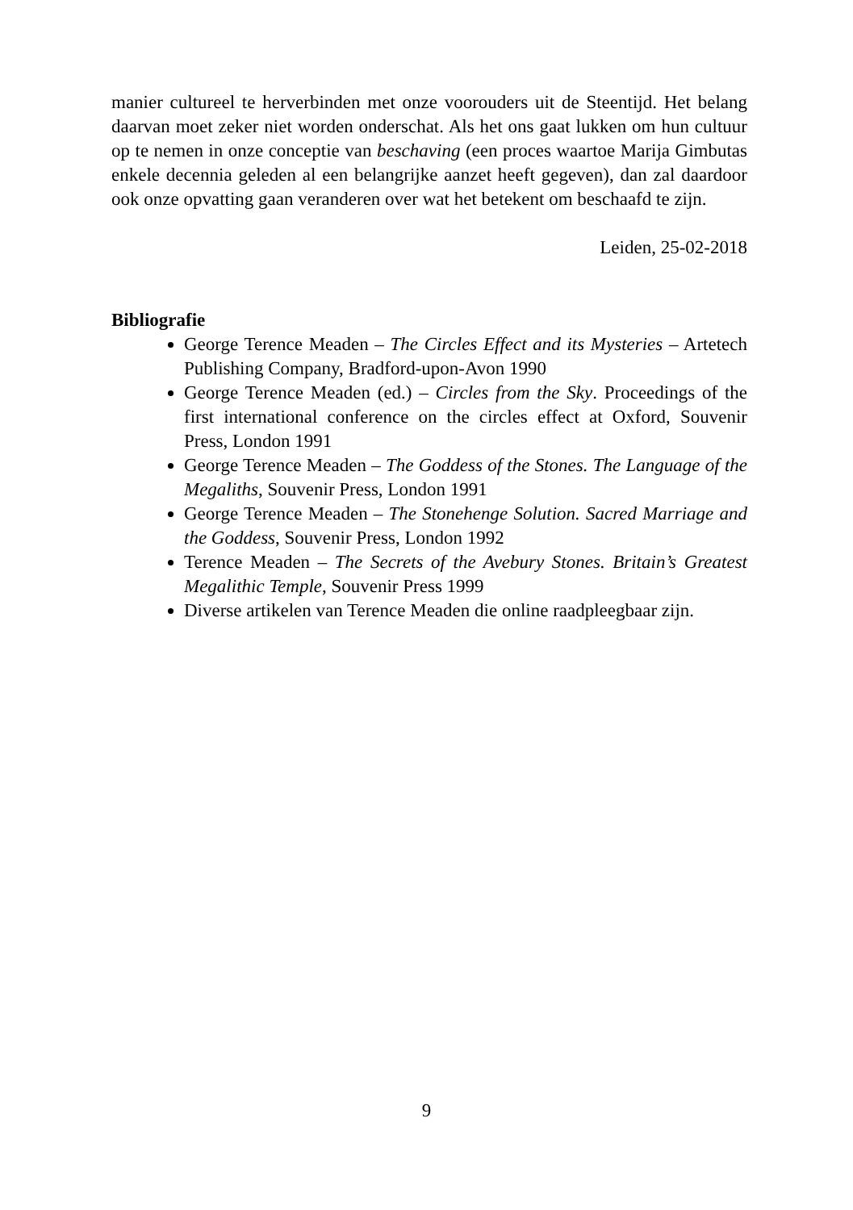manier cultureel te herverbinden met onze voorouders uit de Steentijd. Het belang daarvan moet zeker niet worden onderschat. Als het ons gaat lukken om hun cultuur op te nemen in onze conceptie van beschaving (een proces waartoe Marija Gimbutas enkele decennia geleden al een belangrijke aanzet heeft gegeven), dan zal daardoor ook onze opvatting gaan veranderen over wat het betekent om beschaafd te zijn.
Leiden, 25-02-2018
Bibliografie
George Terence Meaden – The Circles Effect and its Mysteries – Artetech Publishing Company, Bradford-upon-Avon 1990
George Terence Meaden (ed.) – Circles from the Sky. Proceedings of the first international conference on the circles effect at Oxford, Souvenir Press, London 1991
George Terence Meaden – The Goddess of the Stones. The Language of the Megaliths, Souvenir Press, London 1991
George Terence Meaden – The Stonehenge Solution. Sacred Marriage and the Goddess, Souvenir Press, London 1992
Terence Meaden – The Secrets of the Avebury Stones. Britain’s Greatest Megalithic Temple, Souvenir Press 1999
Diverse artikelen van Terence Meaden die online raadpleegbaar zijn.
9